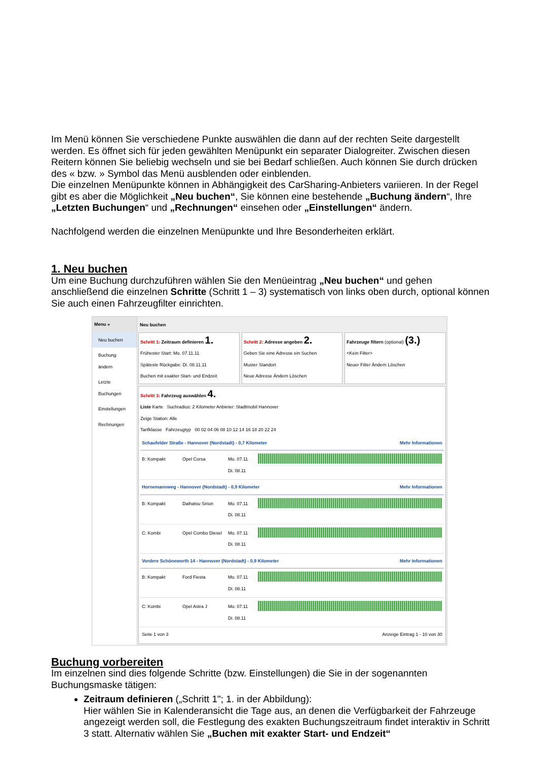Im Menü können Sie verschiedene Punkte auswählen die dann auf der rechten Seite dargestellt werden. Es öffnet sich für jeden gewählten Menüpunkt ein separater Dialogreiter. Zwischen diesen Reitern können Sie beliebig wechseln und sie bei Bedarf schließen. Auch können Sie durch drücken des « bzw. » Symbol das Menü ausblenden oder einblenden.
Die einzelnen Menüpunkte können in Abhängigkeit des CarSharing-Anbieters variieren. In der Regel gibt es aber die Möglichkeit „Neu buchen“, Sie können eine bestehende „Buchung ändern“, Ihre „Letzten Buchungen“ und „Rechnungen“ einsehen oder „Einstellungen“ ändern.
Nachfolgend werden die einzelnen Menüpunkte und Ihre Besonderheiten erklärt.
1. Neu buchen
Um eine Buchung durchzuführen wählen Sie den Menüeintrag „Neu buchen“ und gehen anschließend die einzelnen Schritte (Schritt 1 – 3) systematisch von links oben durch, optional können Sie auch einen Fahrzeugfilter einrichten.
Menu «
Neu buchen
Buchung ändern
Letzte Buchungen
Einstellungen
Rechnungen
Neu buchen
Schritt 1: Zeitraum definieren 1.
Frühester Start: Mo. 07.11.11
Späteste Rückgabe: Di. 08.11.11
Buchen mit exakter Start- und Endzeit
Schritt 2: Adresse angeben 2.
Geben Sie eine Adresse ein Suchen
Muster Standort
Neue Adresse Ändern Löschen
Fahrzeuge filtern (optional) (3.)
<Kein Filter>
Neuer Filter Ändern Löschen
Schritt 3: Fahrzeug auswählen 4.
Liste Karte Suchradius: 2 Kilometer Anbieter: Stadtmobil Hannover
Zeige Station: Alle
Tarifklasse Fahrzeugtyp 00 02 04 06 08 10 12 14 16 18 20 22 24
Schaufelder Straße - Hannover (Nordstadt) - 0,7 Kilometer Mehr Informationen
B: Kompakt Opel Corsa Mo. 07.11
Di. 08.11
Hornemannweg - Hannover (Nordstadt) - 0,9 Kilometer Mehr Informationen
B: Kompakt Daihatsu Sirion Mo. 07.11
Di. 08.11
C: Kombi Opel Combo Diesel Mo. 07.11
Di. 08.11
Vordere Schöneworth 14 - Hannover (Nordstadt) - 0,9 Kilometer Mehr Informationen
B: Kompakt Ford Fiesta Mo. 07.11
Di. 08.11
C: Kombi Opel Astra J Mo. 07.11
Di. 08.11
Seite 1 von 3 Anzeige Eintrag 1 - 10 von 30
Buchung vorbereiten
Im einzelnen sind dies folgende Schritte (bzw. Einstellungen) die Sie in der sogenannten Buchungsmaske tätigen:
Zeitraum definieren („Schritt 1"; 1. in der Abbildung):
Hier wählen Sie in Kalenderansicht die Tage aus, an denen die Verfügbarkeit der Fahrzeuge angezeigt werden soll, die Festlegung des exakten Buchungszeitraum findet interaktiv in Schritt 3 statt. Alternativ wählen Sie „Buchen mit exakter Start- und Endzeit“